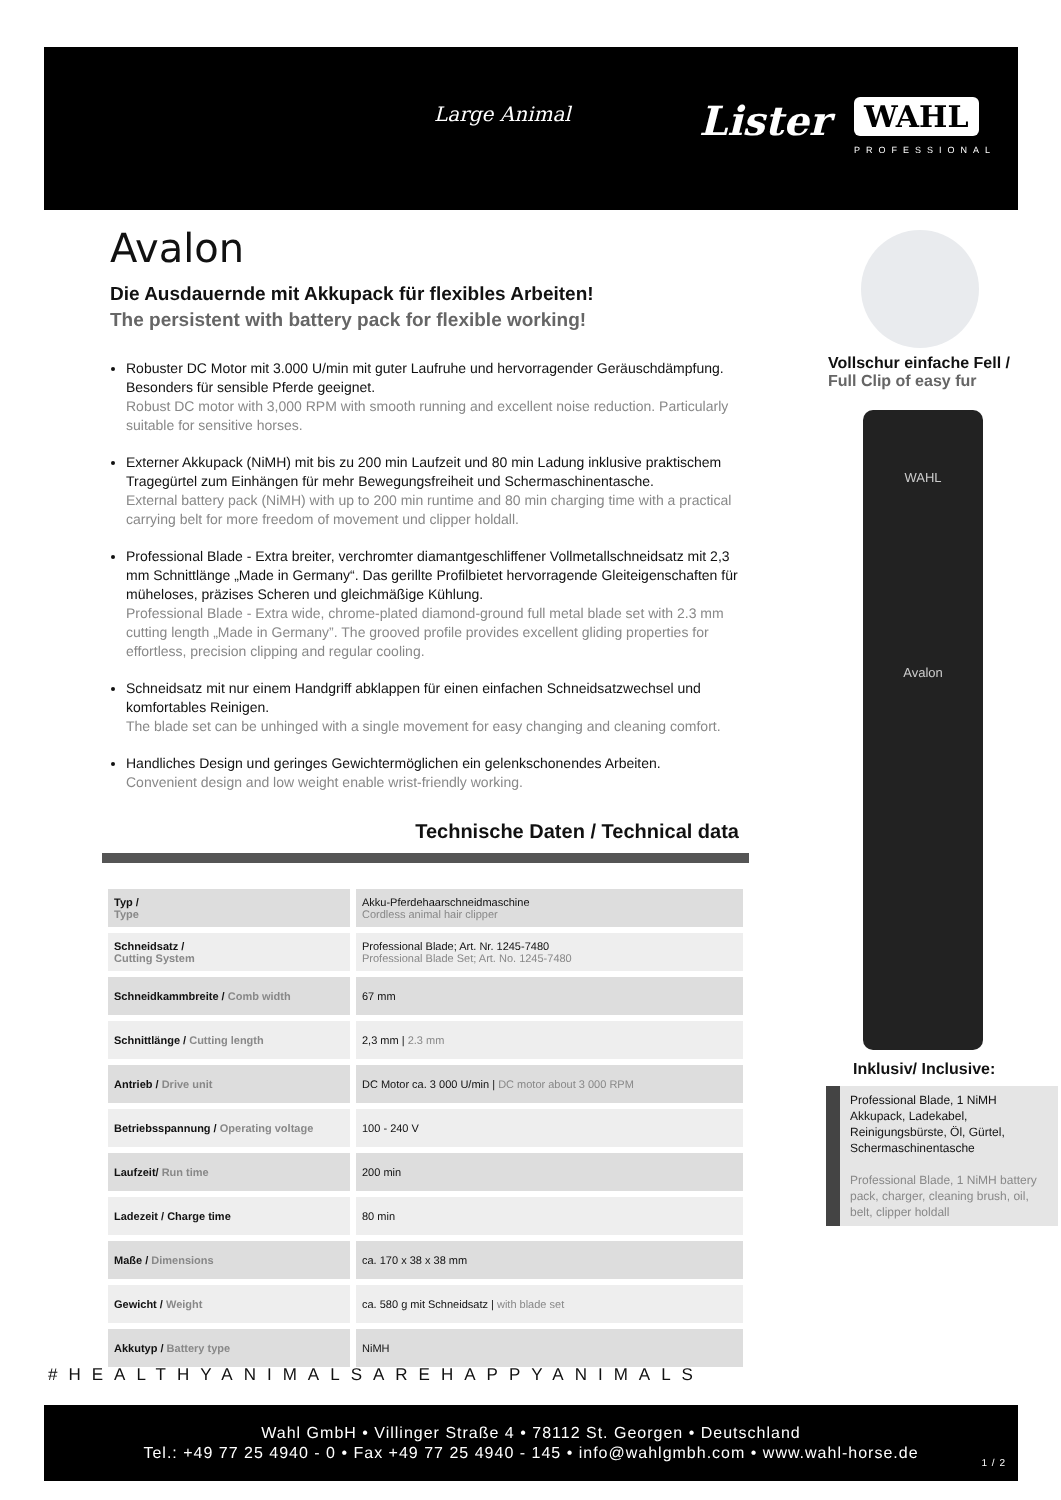Large Animal Lister WAHL
PROFESSIONAL
Avalon
Die Ausdauernde mit Akkupack für flexibles Arbeiten!
The persistent with battery pack for flexible working!
Robuster DC Motor mit 3.000 U/min mit guter Laufruhe und hervorragender Geräuschdämpfung. Besonders für sensible Pferde geeignet.
Robust DC motor with 3,000 RPM with smooth running and excellent noise reduction. Particularly suitable for sensitive horses.
Externer Akkupack (NiMH) mit bis zu 200 min Laufzeit und 80 min Ladung inklusive praktischem Tragegürtel zum Einhängen für mehr Bewegungsfreiheit und Schermaschinentasche.
External battery pack (NiMH) with up to 200 min runtime and 80 min charging time with a practical carrying belt for more freedom of movement und clipper holdall.
Professional Blade - Extra breiter, verchromter diamantgeschliffener Vollmetallschneidsatz mit 2,3 mm Schnittlänge „Made in Germany“. Das gerillte Profilbietet hervorragende Gleiteigenschaften für müheloses, präzises Scheren und gleichmäßige Kühlung.
Professional Blade - Extra wide, chrome-plated diamond-ground full metal blade set with 2.3 mm cutting length „Made in Germany”. The grooved profile provides excellent gliding properties for effortless, precision clipping and regular cooling.
Schneidsatz mit nur einem Handgriff abklappen für einen einfachen Schneidsatzwechsel und komfortables Reinigen.
The blade set can be unhinged with a single movement for easy changing and cleaning comfort.
Handliches Design und geringes Gewichtermöglichen ein gelenkschonendes Arbeiten.
Convenient design and low weight enable wrist-friendly working.
Vollschur einfache Fell /
Full Clip of easy fur
WAHL
Avalon
Inklusiv/ Inclusive:
Professional Blade, 1 NiMH Akkupack, Ladekabel, Reinigungsbürste, Öl, Gürtel, Schermaschinentasche
Professional Blade, 1 NiMH battery pack, charger, cleaning brush, oil, belt, clipper holdall
Technische Daten / Technical data
| Typ / Type | Akku-Pferdehaarschneidmaschine Cordless animal hair clipper |
| Schneidsatz / Cutting System | Professional Blade; Art. Nr. 1245-7480 Professional Blade Set; Art. No. 1245-7480 |
| Schneidkammbreite / Comb width | 67 mm |
| Schnittlänge / Cutting length | 2,3 mm / 2.3 mm |
| Antrieb / Drive unit | DC Motor ca. 3 000 U/min / DC motor about 3 000 RPM |
| Betriebsspannung / Operating voltage | 100 - 240 V |
| Laufzeit/ Run time | 200 min |
| Ladezeit / Charge time | 80 min |
| Maße / Dimensions | ca. 170 x 38 x 38 mm |
| Gewicht / Weight | ca. 580 g mit Schneidsatz / with blade set |
| Akkutyp / Battery type | NiMH |
#HEALTHYANIMALSAREHAPPYANIMALS
Wahl GmbH • Villinger Straße 4 • 78112 St. Georgen • Deutschland
Tel.: +49 77 25 4940 - 0 • Fax +49 77 25 4940 - 145 • info@wahlgmbh.com • www.wahl-horse.de
1 / 2